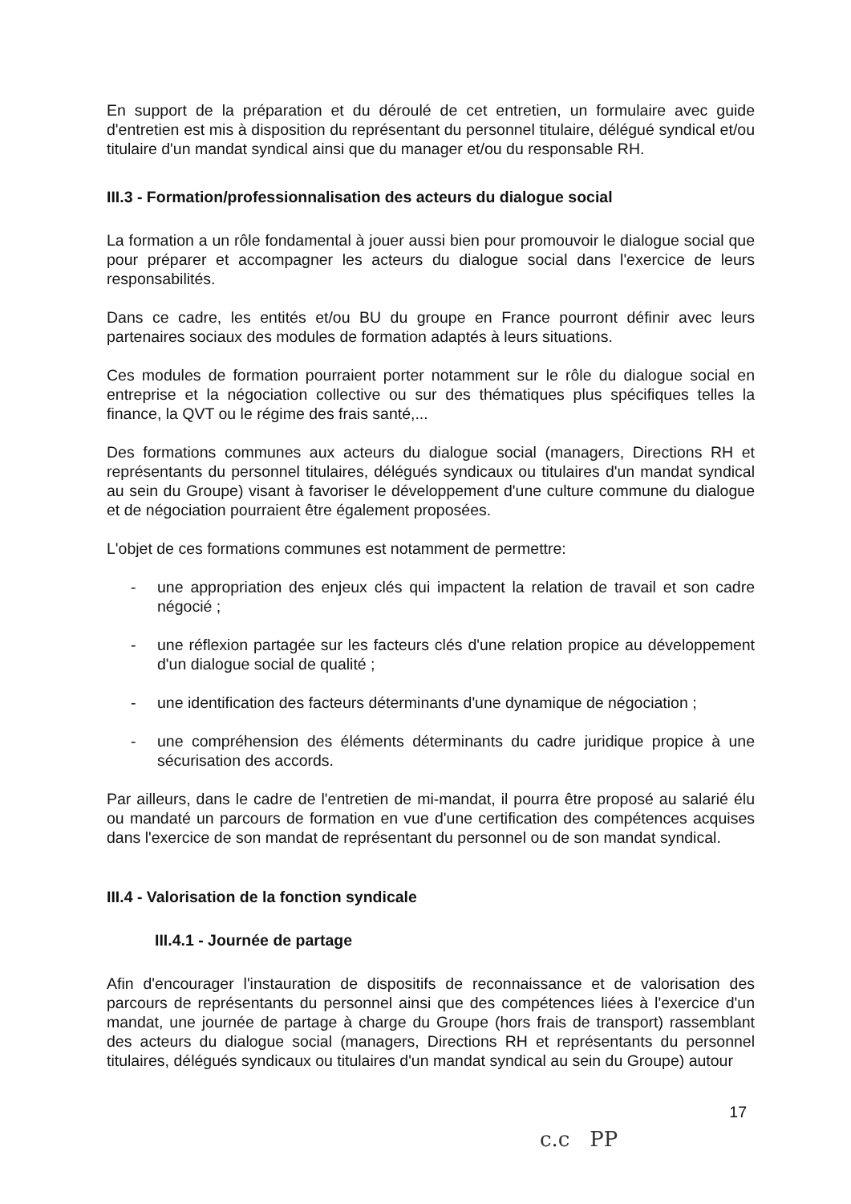En support de la préparation et du déroulé de cet entretien, un formulaire avec guide d'entretien est mis à disposition du représentant du personnel titulaire, délégué syndical et/ou titulaire d'un mandat syndical ainsi que du manager et/ou du responsable RH.
III.3 - Formation/professionnalisation des acteurs du dialogue social
La formation a un rôle fondamental à jouer aussi bien pour promouvoir le dialogue social que pour préparer et accompagner les acteurs du dialogue social dans l'exercice de leurs responsabilités.
Dans ce cadre, les entités et/ou BU du groupe en France pourront définir avec leurs partenaires sociaux des modules de formation adaptés à leurs situations.
Ces modules de formation pourraient porter notamment sur le rôle du dialogue social en entreprise et la négociation collective ou sur des thématiques plus spécifiques telles la finance, la QVT ou le régime des frais santé,...
Des formations communes aux acteurs du dialogue social (managers, Directions RH et représentants du personnel titulaires, délégués syndicaux ou titulaires d'un mandat syndical au sein du Groupe) visant à favoriser le développement d'une culture commune du dialogue et de négociation pourraient être également proposées.
L'objet de ces formations communes est notamment de permettre:
- une appropriation des enjeux clés qui impactent la relation de travail et son cadre négocié ;
- une réflexion partagée sur les facteurs clés d'une relation propice au développement d'un dialogue social de qualité ;
- une identification des facteurs déterminants d'une dynamique de négociation ;
- une compréhension des éléments déterminants du cadre juridique propice à une sécurisation des accords.
Par ailleurs, dans le cadre de l'entretien de mi-mandat, il pourra être proposé au salarié élu ou mandaté un parcours de formation en vue d'une certification des compétences acquises dans l'exercice de son mandat de représentant du personnel ou de son mandat syndical.
III.4 - Valorisation de la fonction syndicale
III.4.1 - Journée de partage
Afin d'encourager l'instauration de dispositifs de reconnaissance et de valorisation des parcours de représentants du personnel ainsi que des compétences liées à l'exercice d'un mandat, une journée de partage à charge du Groupe (hors frais de transport) rassemblant des acteurs du dialogue social (managers, Directions RH et représentants du personnel titulaires, délégués syndicaux ou titulaires d'un mandat syndical au sein du Groupe) autour
17
c.c PP